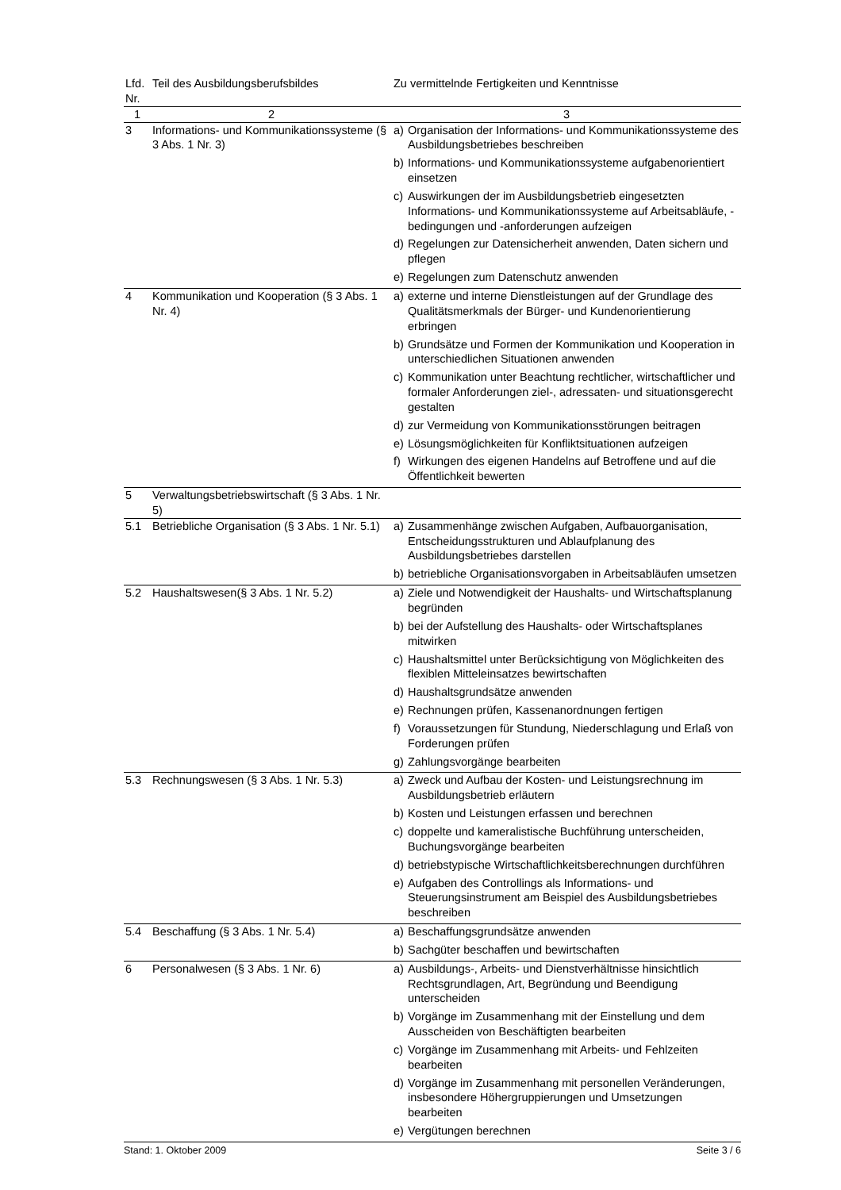| Lfd. Nr. | Teil des Ausbildungsberufsbildes | Zu vermittelnde Fertigkeiten und Kenntnisse |
| --- | --- | --- |
| 1 | 2 | 3 |
| 3 | Informations- und Kommunikationssysteme (§ 3 Abs. 1 Nr. 3) | a) Organisation der Informations- und Kommunikationssysteme des Ausbildungsbetriebes beschreiben b) Informations- und Kommunikationssysteme aufgabenorientiert einsetzen c) Auswirkungen der im Ausbildungsbetrieb eingesetzten Informations- und Kommunikationssysteme auf Arbeitsabläufe, -bedingungen und -anforderungen aufzeigen d) Regelungen zur Datensicherheit anwenden, Daten sichern und pflegen e) Regelungen zum Datenschutz anwenden |
| 4 | Kommunikation und Kooperation (§ 3 Abs. 1 Nr. 4) | a) externe und interne Dienstleistungen auf der Grundlage des Qualitätsmerkmals der Bürger- und Kundenorientierung erbringen b) Grundsätze und Formen der Kommunikation und Kooperation in unterschiedlichen Situationen anwenden c) Kommunikation unter Beachtung rechtlicher, wirtschaftlicher und formaler Anforderungen ziel-, adressaten- und situationsgerecht gestalten d) zur Vermeidung von Kommunikationsstörungen beitragen e) Lösungsmöglichkeiten für Konfliktsituationen aufzeigen f) Wirkungen des eigenen Handelns auf Betroffene und auf die Öffentlichkeit bewerten |
| 5 | Verwaltungsbetriebswirtschaft (§ 3 Abs. 1 Nr. 5) | |
| 5.1 | Betriebliche Organisation (§ 3 Abs. 1 Nr. 5.1) | a) Zusammenhänge zwischen Aufgaben, Aufbauorganisation, Entscheidungsstrukturen und Ablaufplanung des Ausbildungsbetriebes darstellen b) betriebliche Organisationsvorgaben in Arbeitsabläufen umsetzen |
| 5.2 | Haushaltswesen(§ 3 Abs. 1 Nr. 5.2) | a) Ziele und Notwendigkeit der Haushalts- und Wirtschaftsplanung begründen b) bei der Aufstellung des Haushalts- oder Wirtschaftsplanes mitwirken c) Haushaltsmittel unter Berücksichtigung von Möglichkeiten des flexiblen Mitteleinsatzes bewirtschaften d) Haushaltsgrundsätze anwenden e) Rechnungen prüfen, Kassenanordnungen fertigen f) Voraussetzungen für Stundung, Niederschlagung und Erlaß von Forderungen prüfen g) Zahlungsvorgänge bearbeiten |
| 5.3 | Rechnungswesen (§ 3 Abs. 1 Nr. 5.3) | a) Zweck und Aufbau der Kosten- und Leistungsrechnung im Ausbildungsbetrieb erläutern b) Kosten und Leistungen erfassen und berechnen c) doppelte und kameralistische Buchführung unterscheiden, Buchungsvorgänge bearbeiten d) betriebstypische Wirtschaftlichkeitsberechnungen durchführen e) Aufgaben des Controllings als Informations- und Steuerungsinstrument am Beispiel des Ausbildungsbetriebes beschreiben |
| 5.4 | Beschaffung (§ 3 Abs. 1 Nr. 5.4) | a) Beschaffungsgrundsätze anwenden b) Sachgüter beschaffen und bewirtschaften |
| 6 | Personalwesen (§ 3 Abs. 1 Nr. 6) | a) Ausbildungs-, Arbeits- und Dienstverhältnisse hinsichtlich Rechtsgrundlagen, Art, Begründung und Beendigung unterscheiden b) Vorgänge im Zusammenhang mit der Einstellung und dem Ausscheiden von Beschäftigten bearbeiten c) Vorgänge im Zusammenhang mit Arbeits- und Fehlzeiten bearbeiten d) Vorgänge im Zusammenhang mit personellen Veränderungen, insbesondere Höhergruppierungen und Umsetzungen bearbeiten e) Vergütungen berechnen |
Stand: 1. Oktober 2009 Seite 3 / 6